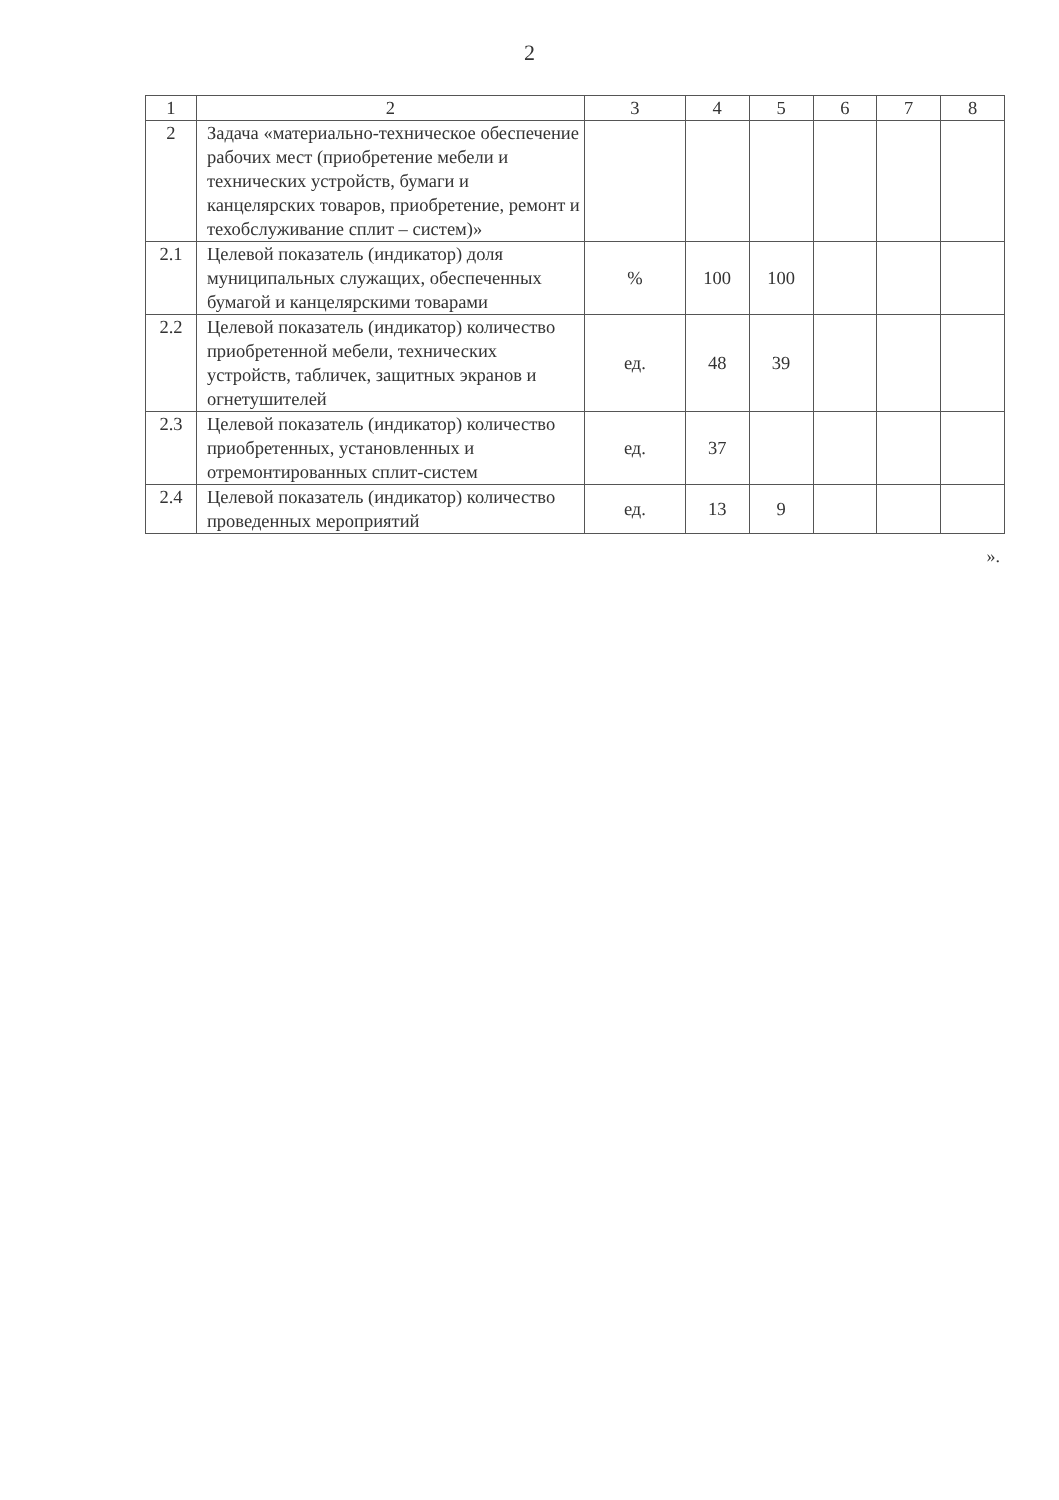2
| 1 | 2 | 3 | 4 | 5 | 6 | 7 | 8 |
| --- | --- | --- | --- | --- | --- | --- | --- |
| 2 | Задача «материально-техническое обеспечение рабочих мест (приобретение мебели и технических устройств, бумаги и канцелярских товаров, приобретение, ремонт и техобслуживание сплит – систем)» | | | | | | |
| 2.1 | Целевой показатель (индикатор) доля муниципальных служащих, обеспеченных бумагой и канцелярскими товарами | % | 100 | 100 | | | |
| 2.2 | Целевой показатель (индикатор) количество приобретенной мебели, технических устройств, табличек, защитных экранов и огнетушителей | ед. | 48 | 39 | | | |
| 2.3 | Целевой показатель (индикатор) количество приобретенных, установленных и отремонтированных сплит-систем | ед. | 37 | | | | |
| 2.4 | Целевой показатель (индикатор) количество проведенных мероприятий | ед. | 13 | 9 | | | |
».